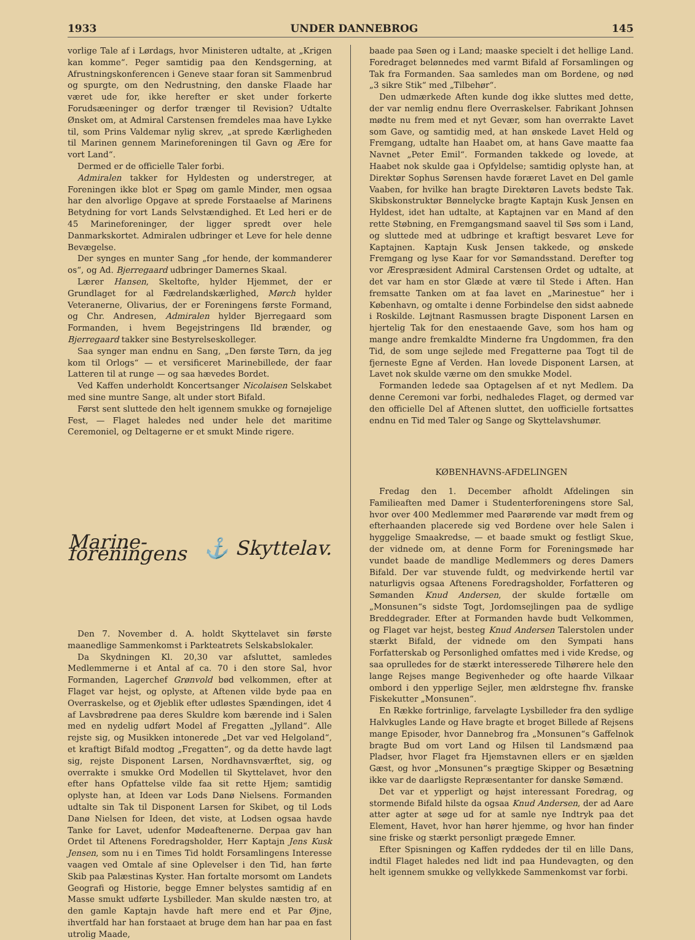1933 UNDER DANNEBROG 145
vorlige Tale af i Lørdags, hvor Ministeren udtalte, at „Krigen kan komme“. Peger samtidig paa den Kendsgerning, at Afrustningskonferencen i Geneve staar foran sit Sammenbrud og spurgte, om den Nedrustning, den danske Flaade har været ude for, ikke herefter er sket under forkerte Forudsæeninger og derfor trænger til Revision? Udtalte Ønsket om, at Admiral Carstensen fremdeles maa have Lykke til, som Prins Valdemar nylig skrev, „at sprede Kærligheden til Marinen gennem Marineforeningen til Gavn og Ære for vort Land“.
Dermed er de officielle Taler forbi.
Admiralen takker for Hyldesten og understreger, at Foreningen ikke blot er Spøg om gamle Minder, men ogsaa har den alvorlige Opgave at sprede Forstaaelse af Marinens Betydning for vort Lands Selvstændighed. Et Led heri er de 45 Marineforeninger, der ligger spredt over hele Danmarkskortet. Admiralen udbringer et Leve for hele denne Bevægelse.
Der synges en munter Sang „for hende, der kommanderer os“, og Ad. Bjerregaard udbringer Damernes Skaal.
Lærer Hansen, Skeltofte, hylder Hjemmet, der er Grundlaget for al Fædrelandskærlighed, Mørch hylder Veteranerne, Olivarius, der er Foreningens første Formand, og Chr. Andresen, Admiralen hylder Bjerregaard som Formanden, i hvem Begejstringens Ild brænder, og Bjerregaard takker sine Bestyrelseskolleger.
Saa synger man endnu en Sang, „Den første Tørn, da jeg kom til Orlogs“ — et versificeret Marinebillede, der faar Latteren til at runge — og saa hævedes Bordet.
Ved Kaffen underholdt Koncertsanger Nicolaisen Selskabet med sine muntre Sange, alt under stort Bifald.
Først sent sluttede den helt igennem smukke og fornøjelige Fest, — Flaget haledes ned under hele det maritime Ceremoniel, og Deltagerne er et smukt Minde rigere.
Marine-foreningens ⚓ Skyttelav.
Den 7. November d. A. holdt Skyttelavet sin første maanedlige Sammenkomst i Parkteatrets Selskabslokaler.
Da Skydningen Kl. 20,30 var afsluttet, samledes Medlemmerne i et Antal af ca. 70 i den store Sal, hvor Formanden, Lagerchef Grønvold bød velkommen, efter at Flaget var hejst, og oplyste, at Aftenen vilde byde paa en Overraskelse, og et Øjeblik efter udløstes Spændingen, idet 4 af Lavsbrødrene paa deres Skuldre kom bærende ind i Salen med en nydelig udført Model af Fregatten „Jylland“. Alle rejste sig, og Musikken intonerede „Det var ved Helgoland“, et kraftigt Bifald modtog „Fregatten“, og da dette havde lagt sig, rejste Disponent Larsen, Nordhavnsværftet, sig, og overrakte i smukke Ord Modellen til Skyttelavet, hvor den efter hans Opfattelse vilde faa sit rette Hjem; samtidig oplyste han, at Ideen var Lods Danø Nielsens. Formanden udtalte sin Tak til Disponent Larsen for Skibet, og til Lods Danø Nielsen for Ideen, det viste, at Lodsen ogsaa havde Tanke for Lavet, udenfor Mødeaftenerne. Derpaa gav han Ordet til Aftenens Foredragsholder, Herr Kaptajn Jens Kusk Jensen, som nu i en Times Tid holdt Forsamlingens Interesse vaagen ved Omtale af sine Oplevelser i den Tid, han førte Skib paa Palæstinas Kyster. Han fortalte morsomt om Landets Geografi og Historie, begge Emner belystes samtidig af en Masse smukt udførte Lysbilleder. Man skulde næsten tro, at den gamle Kaptajn havde haft mere end et Par Øjne, ihvertfald har han forstaaet at bruge dem han har paa en fast utrolig Maade,
baade paa Søen og i Land; maaske specielt i det hellige Land. Foredraget belønnedes med varmt Bifald af Forsamlingen og Tak fra Formanden. Saa samledes man om Bordene, og nød „3 sikre Stik“ med „Tilbehør“.
Den udmærkede Aften kunde dog ikke sluttes med dette, der var nemlig endnu flere Overraskelser. Fabrikant Johnsen mødte nu frem med et nyt Gevær, som han overrakte Lavet som Gave, og samtidig med, at han ønskede Lavet Held og Fremgang, udtalte han Haabet om, at hans Gave maatte faa Navnet „Peter Emil“. Formanden takkede og lovede, at Haabet nok skulde gaa i Opfyldelse; samtidig oplyste han, at Direktør Sophus Sørensen havde foræret Lavet en Del gamle Vaaben, for hvilke han bragte Direktøren Lavets bedste Tak. Skibskonstruktør Bønnelycke bragte Kaptajn Kusk Jensen en Hyldest, idet han udtalte, at Kaptajnen var en Mand af den rette Støbning, en Fremgangsmand saavel til Søs som i Land, og sluttede med at udbringe et kraftigt besvaret Leve for Kaptajnen. Kaptajn Kusk Jensen takkede, og ønskede Fremgang og lyse Kaar for vor Sømandsstand. Derefter tog vor Ærespræsident Admiral Carstensen Ordet og udtalte, at det var ham en stor Glæde at være til Stede i Aften. Han fremsatte Tanken om at faa lavet en „Marinestue“ her i København, og omtalte i denne Forbindelse den sidst aabnede i Roskilde. Løjtnant Rasmussen bragte Disponent Larsen en hjertelig Tak for den enestaaende Gave, som hos ham og mange andre fremkaldte Minderne fra Ungdommen, fra den Tid, de som unge sejlede med Fregatterne paa Togt til de fjerneste Egne af Verden. Han lovede Disponent Larsen, at Lavet nok skulde værne om den smukke Model.
Formanden ledede saa Optagelsen af et nyt Medlem. Da denne Ceremoni var forbi, nedhaledes Flaget, og dermed var den officielle Del af Aftenen sluttet, den uofficielle fortsattes endnu en Tid med Taler og Sange og Skyttelavshumør.
KØBENHAVNS-AFDELINGEN
Fredag den 1. December afholdt Afdelingen sin Familieaften med Damer i Studenterforeningens store Sal, hvor over 400 Medlemmer med Paarørende var mødt frem og efterhaanden placerede sig ved Bordene over hele Salen i hyggelige Smaakredse, — et baade smukt og festligt Skue, der vidnede om, at denne Form for Foreningsmøde har vundet baade de mandlige Medlemmers og deres Damers Bifald. Der var stuvende fuldt, og medvirkende hertil var naturligvis ogsaa Aftenens Foredragsholder, Forfatteren og Sømanden Knud Andersen, der skulde fortælle om „Monsunen“s sidste Togt, Jordomsejlingen paa de sydlige Breddegrader. Efter at Formanden havde budt Velkommen, og Flaget var hejst, besteg Knud Andersen Talerstolen under stærkt Bifald, der vidnede om den Sympati hans Forfatterskab og Personlighed omfattes med i vide Kredse, og saa oprulledes for de stærkt interesserede Tilhørere hele den lange Rejses mange Begivenheder og ofte haarde Vilkaar ombord i den ypperlige Sejler, men ældrstegne fhv. franske Fiskekutter „Monsunen“.
En Række fortrinlige, farvelagte Lysbilleder fra den sydlige Halvkugles Lande og Have bragte et broget Billede af Rejsens mange Episoder, hvor Dannebrog fra „Monsunen“s Gaffelnok bragte Bud om vort Land og Hilsen til Landsmænd paa Pladser, hvor Flaget fra Hjemstavnen ellers er en sjælden Gæst, og hvor „Monsunen“s prægtige Skipper og Besætning ikke var de daarligste Repræsentanter for danske Sømænd.
Det var et ypperligt og højst interessant Foredrag, og stormende Bifald hilste da ogsaa Knud Andersen, der ad Aare atter agter at søge ud for at samle nye Indtryk paa det Element, Havet, hvor han hører hjemme, og hvor han finder sine friske og stærkt personligt prægede Emner.
Efter Spisningen og Kaffen ryddedes der til en lille Dans, indtil Flaget haledes ned lidt ind paa Hundevagten, og den helt igennem smukke og vellykkede Sammenkomst var forbi.